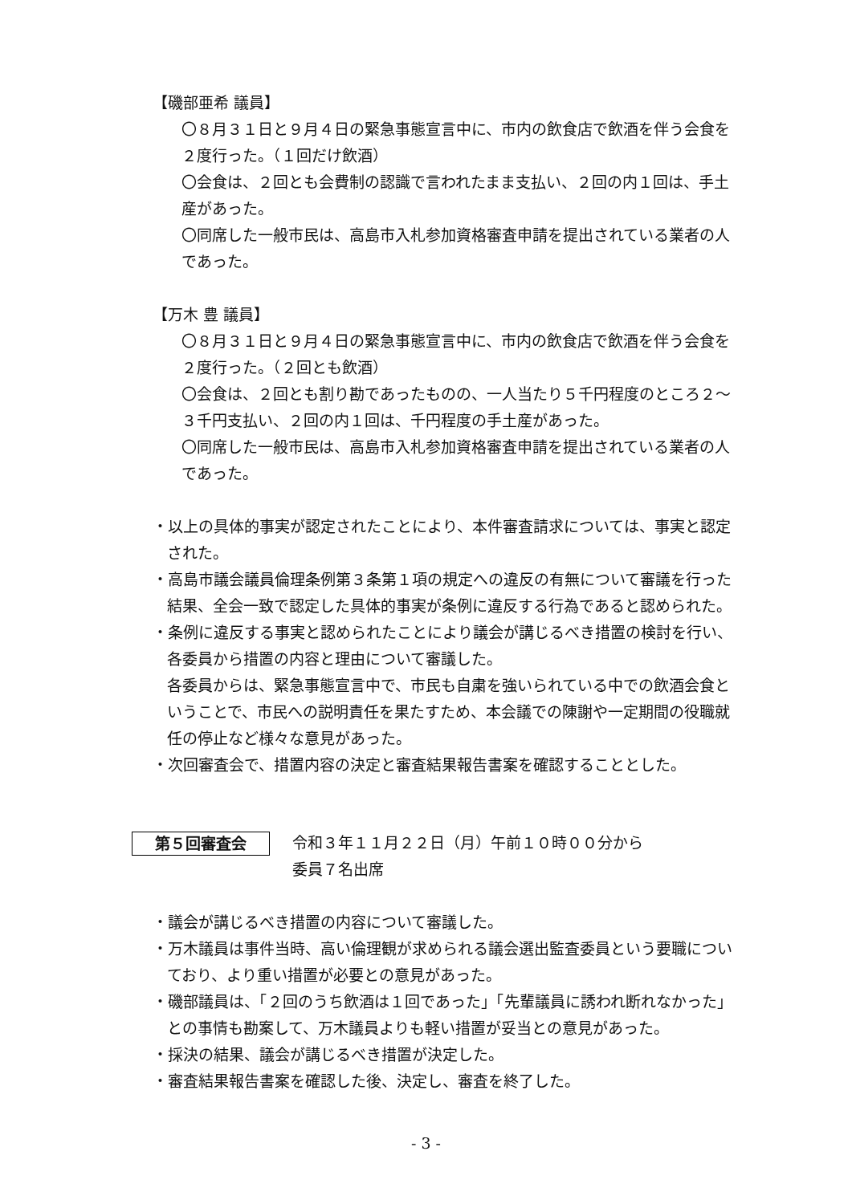【磯部亜希 議員】
〇８月３１日と９月４日の緊急事態宣言中に、市内の飲食店で飲酒を伴う会食を２度行った。（１回だけ飲酒）
〇会食は、２回とも会費制の認識で言われたまま支払い、２回の内１回は、手土産があった。
〇同席した一般市民は、高島市入札参加資格審査申請を提出されている業者の人であった。
【万木 豊 議員】
〇８月３１日と９月４日の緊急事態宣言中に、市内の飲食店で飲酒を伴う会食を２度行った。（２回とも飲酒）
〇会食は、２回とも割り勘であったものの、一人当たり５千円程度のところ２～３千円支払い、２回の内１回は、千円程度の手土産があった。
〇同席した一般市民は、高島市入札参加資格審査申請を提出されている業者の人であった。
・以上の具体的事実が認定されたことにより、本件審査請求については、事実と認定された。
・高島市議会議員倫理条例第３条第１項の規定への違反の有無について審議を行った結果、全会一致で認定した具体的事実が条例に違反する行為であると認められた。
・条例に違反する事実と認められたことにより議会が講じるべき措置の検討を行い、各委員から措置の内容と理由について審議した。
各委員からは、緊急事態宣言中で、市民も自粛を強いられている中での飲酒会食ということで、市民への説明責任を果たすため、本会議での陳謝や一定期間の役職就任の停止など様々な意見があった。
・次回審査会で、措置内容の決定と審査結果報告書案を確認することとした。
第５回審査会
令和３年１１月２２日（月）午前１０時００分から
委員７名出席
・議会が講じるべき措置の内容について審議した。
・万木議員は事件当時、高い倫理観が求められる議会選出監査委員という要職についており、より重い措置が必要との意見があった。
・磯部議員は、「２回のうち飲酒は１回であった」「先輩議員に誘われ断れなかった」との事情も勘案して、万木議員よりも軽い措置が妥当との意見があった。
・採決の結果、議会が講じるべき措置が決定した。
・審査結果報告書案を確認した後、決定し、審査を終了した。
- 3 -